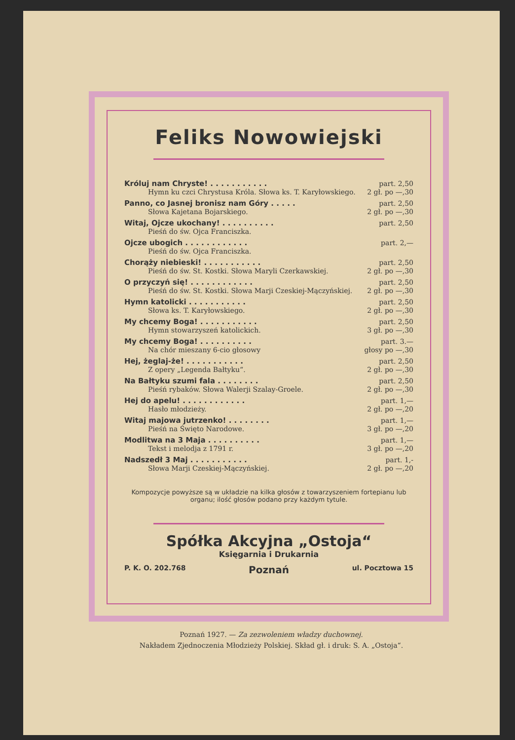Feliks Nowowiejski
| Króluj nam Chryste! . . . . . . . . . . . | part. 2,50 |
| Hymn ku czci Chrystusa Króla. Słowa ks. T. Karyłowskiego. | 2 gł. po —,30 |
| Panno, co Jasnej bronisz nam Góry . . . . . | part. 2,50 |
| Słowa Kajetana Bojarskiego. | 2 gł. po —,30 |
| Witaj, Ojcze ukochany! . . . . . . . . . . | part. 2,50 |
| Pieśń do św. Ojca Franciszka. | |
| Ojcze ubogich . . . . . . . . . . . . | part. 2,— |
| Pieśń do św. Ojca Franciszka. | |
| Chorąży niebieski! . . . . . . . . . . . | part. 2,50 |
| Pieśń do św. St. Kostki. Słowa Maryli Czerkawskiej. | 2 gł. po —,30 |
| O przyczyń się! . . . . . . . . . . . . | part. 2,50 |
| Pieśń do św. St. Kostki. Słowa Marji Czeskiej-Mączyńskiej. | 2 gł. po —,30 |
| Hymn katolicki . . . . . . . . . . . | part. 2,50 |
| Słowa ks. T. Karyłowskiego. | 2 gł. po —,30 |
| My chcemy Boga! . . . . . . . . . . . | part. 2,50 |
| Hymn stowarzyszeń katolickich. | 3 gł. po —,30 |
| My chcemy Boga! . . . . . . . . . . | part. 3.— |
| Na chór mieszany 6-cio głosowy | głosy po —,30 |
| Hej, żeglaj-że! . . . . . . . . . . . | part. 2,50 |
| Z opery „Legenda Bałtyku“. | 2 gł. po —,30 |
| Na Bałtyku szumi fala . . . . . . . . | part. 2,50 |
| Pieśń rybaków. Słowa Walerji Szalay-Groele. | 2 gł. po —,30 |
| Hej do apelu! . . . . . . . . . . . . | part. 1,— |
| Hasło młodzieży. | 2 gł. po —,20 |
| Witaj majowa jutrzenko! . . . . . . . . | part. 1,— |
| Pieśń na Święto Narodowe. | 3 gł. po —,20 |
| Modlitwa na 3 Maja . . . . . . . . . . | part. 1,— |
| Tekst i melodja z 1791 r. | 3 gł. po —,20 |
| Nadszedł 3 Maj . . . . . . . . . . . | part. 1,- |
| Słowa Marji Czeskiej-Mączyńskiej. | 2 gł. po —,20 |
Kompozycje powyższe są w układzie na kilka głosów z towarzyszeniem fortepianu lub organu; ilość głosów podano przy każdym tytule.
Spółka Akcyjna „Ostoja“
Księgarnia i Drukarnia
P. K. O. 202.768 Poznań ul. Pocztowa 15
Poznań 1927. — Za zezwoleniem władzy duchownej.
Nakładem Zjednoczenia Młodzieży Polskiej. Skład gł. i druk: S. A. „Ostoja“.